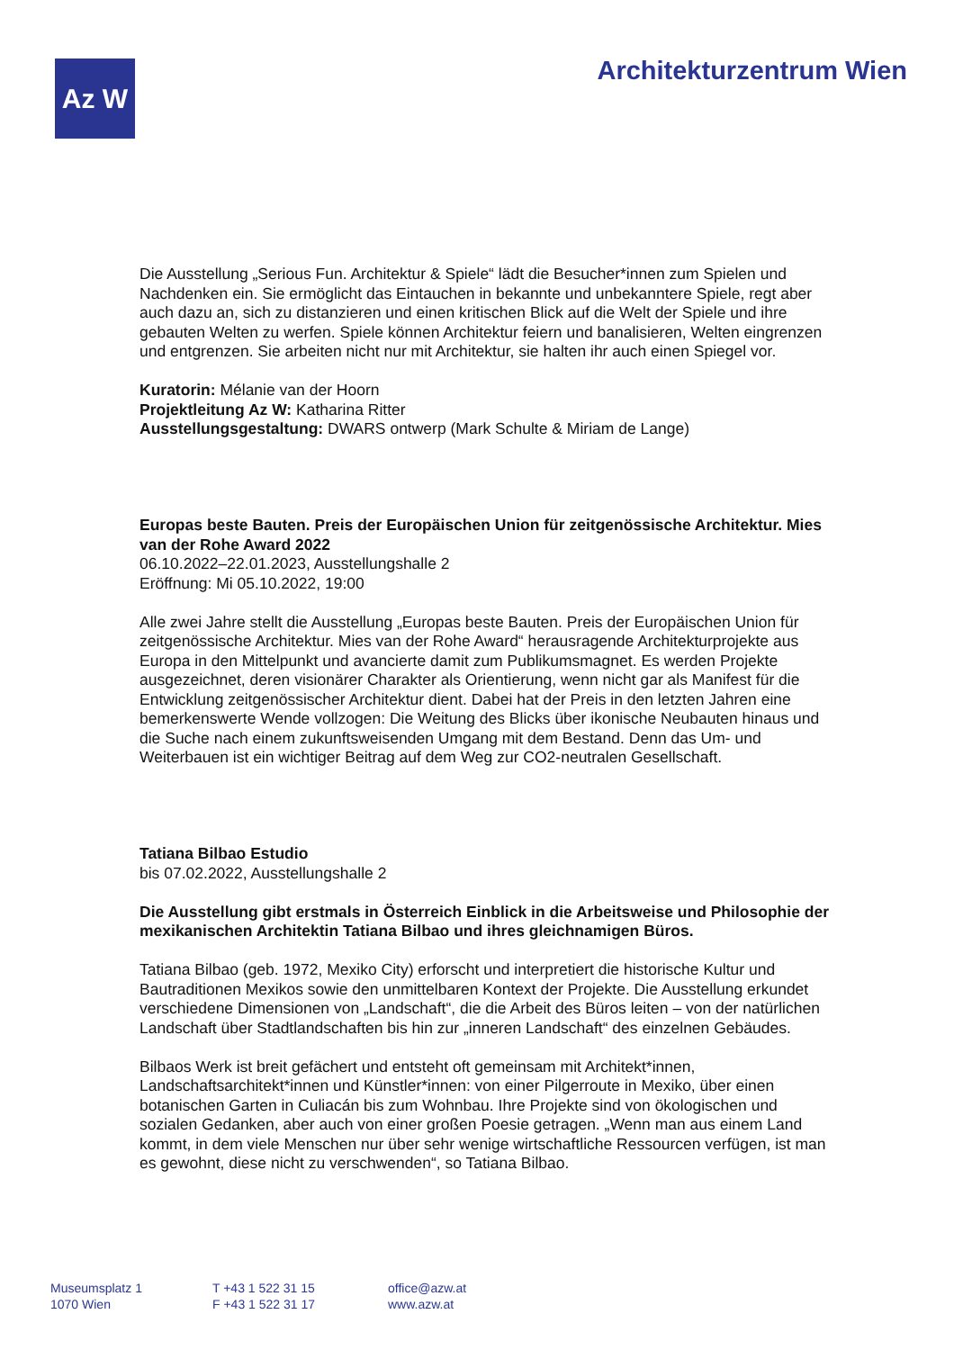Az W Architekturzentrum Wien
Die Ausstellung „Serious Fun. Architektur & Spiele“ lädt die Besucher*innen zum Spielen und Nachdenken ein. Sie ermöglicht das Eintauchen in bekannte und unbekanntere Spiele, regt aber auch dazu an, sich zu distanzieren und einen kritischen Blick auf die Welt der Spiele und ihre gebauten Welten zu werfen. Spiele können Architektur feiern und banalisieren, Welten eingrenzen und entgrenzen. Sie arbeiten nicht nur mit Architektur, sie halten ihr auch einen Spiegel vor.
Kuratorin: Mélanie van der Hoorn
Projektleitung Az W: Katharina Ritter
Ausstellungsgestaltung: DWARS ontwerp (Mark Schulte & Miriam de Lange)
Europas beste Bauten. Preis der Europäischen Union für zeitgenössische Architektur. Mies van der Rohe Award 2022
06.10.2022–22.01.2023, Ausstellungshalle 2
Eröffnung: Mi 05.10.2022, 19:00
Alle zwei Jahre stellt die Ausstellung „Europas beste Bauten. Preis der Europäischen Union für zeitgenössische Architektur. Mies van der Rohe Award“ herausragende Architekturprojekte aus Europa in den Mittelpunkt und avancierte damit zum Publikumsmagnet. Es werden Projekte ausgezeichnet, deren visionärer Charakter als Orientierung, wenn nicht gar als Manifest für die Entwicklung zeitgenössischer Architektur dient. Dabei hat der Preis in den letzten Jahren eine bemerkenswerte Wende vollzogen: Die Weitung des Blicks über ikonische Neubauten hinaus und die Suche nach einem zukunftsweisenden Umgang mit dem Bestand. Denn das Um- und Weiterbauen ist ein wichtiger Beitrag auf dem Weg zur CO2-neutralen Gesellschaft.
Tatiana Bilbao Estudio
bis 07.02.2022, Ausstellungshalle 2
Die Ausstellung gibt erstmals in Österreich Einblick in die Arbeitsweise und Philosophie der mexikanischen Architektin Tatiana Bilbao und ihres gleichnamigen Büros.
Tatiana Bilbao (geb. 1972, Mexiko City) erforscht und interpretiert die historische Kultur und Bautraditionen Mexikos sowie den unmittelbaren Kontext der Projekte. Die Ausstellung erkundet verschiedene Dimensionen von „Landschaft“, die die Arbeit des Büros leiten – von der natürlichen Landschaft über Stadtlandschaften bis hin zur „inneren Landschaft“ des einzelnen Gebäudes.
Bilbaos Werk ist breit gefächert und entsteht oft gemeinsam mit Architekt*innen, Landschaftsarchitekt*innen und Künstler*innen: von einer Pilgerroute in Mexiko, über einen botanischen Garten in Culiacán bis zum Wohnbau. Ihre Projekte sind von ökologischen und sozialen Gedanken, aber auch von einer großen Poesie getragen. „Wenn man aus einem Land kommt, in dem viele Menschen nur über sehr wenige wirtschaftliche Ressourcen verfügen, ist man es gewohnt, diese nicht zu verschwenden“, so Tatiana Bilbao.
Museumsplatz 1
1070 Wien
T +43 1 522 31 15
F +43 1 522 31 17
office@azw.at
www.azw.at